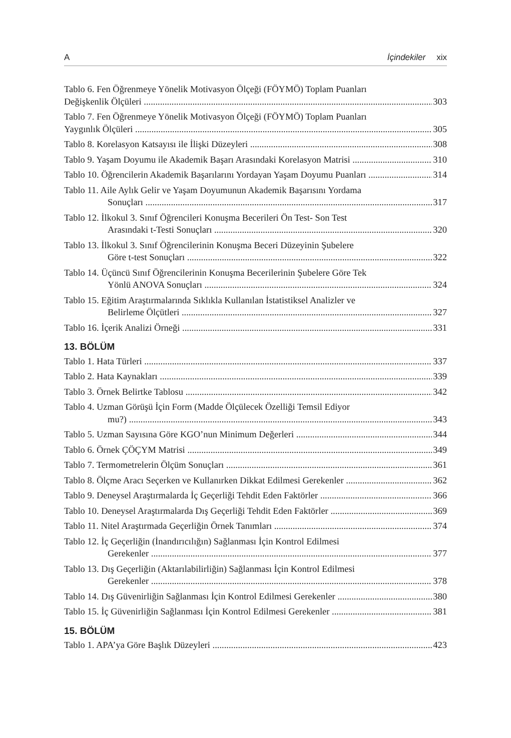A İçindekiler xix
Tablo 6. Fen Öğrenmeye Yönelik Motivasyon Ölçeği (FÖYMÖ) Toplam Puanları
Değişkenlik Ölçüleri 303
Tablo 7. Fen Öğrenmeye Yönelik Motivasyon Ölçeği (FÖYMÖ) Toplam Puanları
Yaygınlık Ölçüleri 305
Tablo 8. Korelasyon Katsayısı ile İlişki Düzeyleri 308
Tablo 9. Yaşam Doyumu ile Akademik Başarı Arasındaki Korelasyon Matrisi 310
Tablo 10. Öğrencilerin Akademik Başarılarını Yordayan Yaşam Doyumu Puanları 314
Tablo 11. Aile Aylık Gelir ve Yaşam Doyumunun Akademik Başarısını Yordama
Sonuçları 317
Tablo 12. İlkokul 3. Sınıf Öğrencileri Konuşma Becerileri Ön Test- Son Test
Arasındaki t-Testi Sonuçları 320
Tablo 13. İlkokul 3. Sınıf Öğrencilerinin Konuşma Beceri Düzeyinin Şubelere
Göre t-test Sonuçları 322
Tablo 14. Üçüncü Sınıf Öğrencilerinin Konuşma Becerilerinin Şubelere Göre Tek
Yönlü ANOVA Sonuçları 324
Tablo 15. Eğitim Araştırmalarında Sıklıkla Kullanılan İstatistiksel Analizler ve
Belirleme Ölçütleri 327
Tablo 16. İçerik Analizi Örneği 331
13. BÖLÜM
Tablo 1. Hata Türleri 337
Tablo 2. Hata Kaynakları 339
Tablo 3. Örnek Belirtke Tablosu 342
Tablo 4. Uzman Görüşü İçin Form (Madde Ölçülecek Özelliği Temsil Ediyor
mu?) 343
Tablo 5. Uzman Sayısına Göre KGO’nun Minimum Değerleri 344
Tablo 6. Örnek ÇÖÇYM Matrisi 349
Tablo 7. Termometrelerin Ölçüm Sonuçları 361
Tablo 8. Ölçme Aracı Seçerken ve Kullanırken Dikkat Edilmesi Gerekenler 362
Tablo 9. Deneysel Araştırmalarda İç Geçerliği Tehdit Eden Faktörler 366
Tablo 10. Deneysel Araştırmalarda Dış Geçerliği Tehdit Eden Faktörler 369
Tablo 11. Nitel Araştırmada Geçerliğin Örnek Tanımları 374
Tablo 12. İç Geçerliğin (İnandırıcılığın) Sağlanması İçin Kontrol Edilmesi
Gerekenler 377
Tablo 13. Dış Geçerliğin (Aktarılabilirliğin) Sağlanması İçin Kontrol Edilmesi
Gerekenler 378
Tablo 14. Dış Güvenirliğin Sağlanması İçin Kontrol Edilmesi Gerekenler 380
Tablo 15. İç Güvenirliğin Sağlanması İçin Kontrol Edilmesi Gerekenler 381
15. BÖLÜM
Tablo 1. APA’ya Göre Başlık Düzeyleri 423